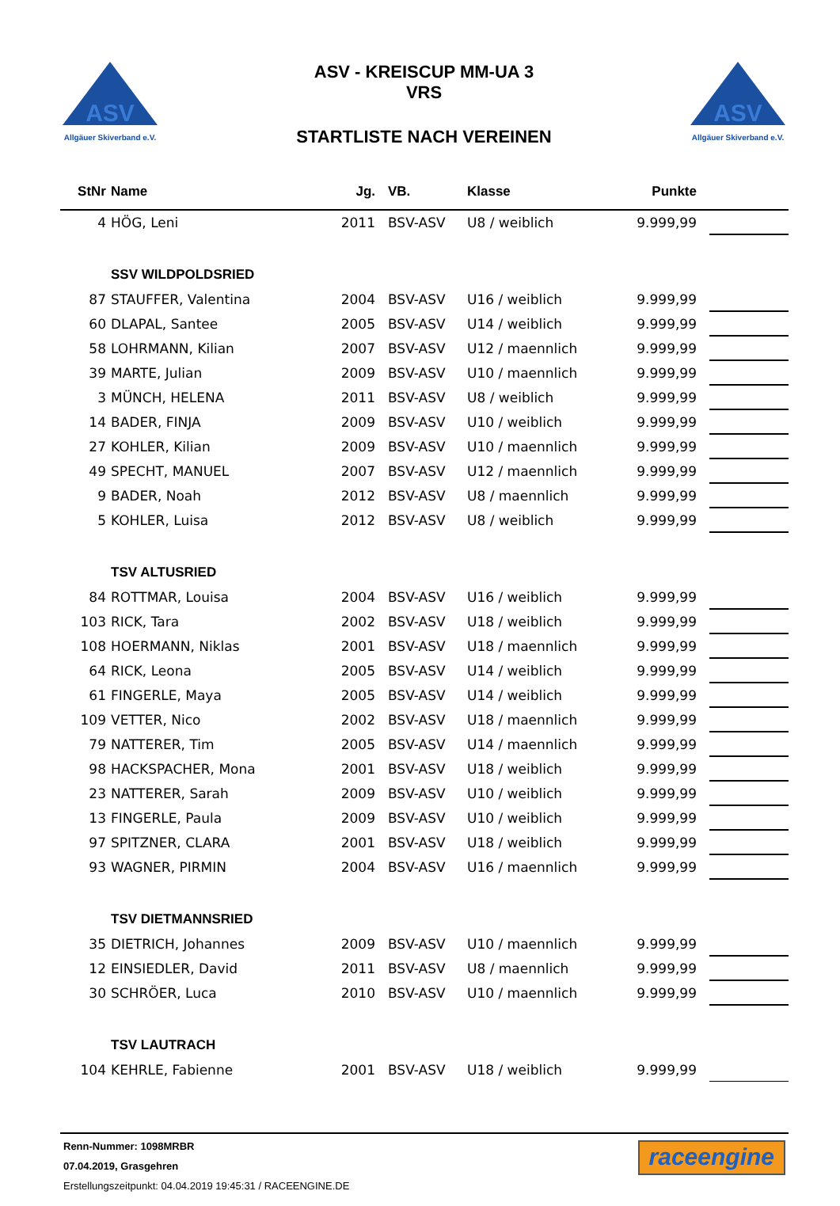ASV
Allgäuer Skiverband e.V.
ASV - KREISCUP MM-UA 3
VRS
STARTLISTE NACH VEREINEN
ASV
Allgäuer Skiverband e.V.
| StNr | Name | Jg. | VB. | Klasse | Punkte | |
| --- | --- | --- | --- | --- | --- | --- |
| 4 | HÖG, Leni | 2011 | BSV-ASV | U8 / weiblich | 9.999,99 | |
| | SSV WILDPOLDSRIED | | | | | |
| 87 | STAUFFER, Valentina | 2004 | BSV-ASV | U16 / weiblich | 9.999,99 | |
| 60 | DLAPAL, Santee | 2005 | BSV-ASV | U14 / weiblich | 9.999,99 | |
| 58 | LOHRMANN, Kilian | 2007 | BSV-ASV | U12 / maennlich | 9.999,99 | |
| 39 | MARTE, Julian | 2009 | BSV-ASV | U10 / maennlich | 9.999,99 | |
| 3 | MÜNCH, HELENA | 2011 | BSV-ASV | U8 / weiblich | 9.999,99 | |
| 14 | BADER, FINJA | 2009 | BSV-ASV | U10 / weiblich | 9.999,99 | |
| 27 | KOHLER, Kilian | 2009 | BSV-ASV | U10 / maennlich | 9.999,99 | |
| 49 | SPECHT, MANUEL | 2007 | BSV-ASV | U12 / maennlich | 9.999,99 | |
| 9 | BADER, Noah | 2012 | BSV-ASV | U8 / maennlich | 9.999,99 | |
| 5 | KOHLER, Luisa | 2012 | BSV-ASV | U8 / weiblich | 9.999,99 | |
| | TSV ALTUSRIED | | | | | |
| 84 | ROTTMAR, Louisa | 2004 | BSV-ASV | U16 / weiblich | 9.999,99 | |
| 103 | RICK, Tara | 2002 | BSV-ASV | U18 / weiblich | 9.999,99 | |
| 108 | HOERMANN, Niklas | 2001 | BSV-ASV | U18 / maennlich | 9.999,99 | |
| 64 | RICK, Leona | 2005 | BSV-ASV | U14 / weiblich | 9.999,99 | |
| 61 | FINGERLE, Maya | 2005 | BSV-ASV | U14 / weiblich | 9.999,99 | |
| 109 | VETTER, Nico | 2002 | BSV-ASV | U18 / maennlich | 9.999,99 | |
| 79 | NATTERER, Tim | 2005 | BSV-ASV | U14 / maennlich | 9.999,99 | |
| 98 | HACKSPACHER, Mona | 2001 | BSV-ASV | U18 / weiblich | 9.999,99 | |
| 23 | NATTERER, Sarah | 2009 | BSV-ASV | U10 / weiblich | 9.999,99 | |
| 13 | FINGERLE, Paula | 2009 | BSV-ASV | U10 / weiblich | 9.999,99 | |
| 97 | SPITZNER, CLARA | 2001 | BSV-ASV | U18 / weiblich | 9.999,99 | |
| 93 | WAGNER, PIRMIN | 2004 | BSV-ASV | U16 / maennlich | 9.999,99 | |
| | TSV DIETMANNSRIED | | | | | |
| 35 | DIETRICH, Johannes | 2009 | BSV-ASV | U10 / maennlich | 9.999,99 | |
| 12 | EINSIEDLER, David | 2011 | BSV-ASV | U8 / maennlich | 9.999,99 | |
| 30 | SCHRÖER, Luca | 2010 | BSV-ASV | U10 / maennlich | 9.999,99 | |
| | TSV LAUTRACH | | | | | |
| 104 | KEHRLE, Fabienne | 2001 | BSV-ASV | U18 / weiblich | 9.999,99 | |
Renn-Nummer: 1098MRBR
07.04.2019, Grasgehren
Erstellungszeitpunkt: 04.04.2019 19:45:31 / RACEENGINE.DE
raceengine